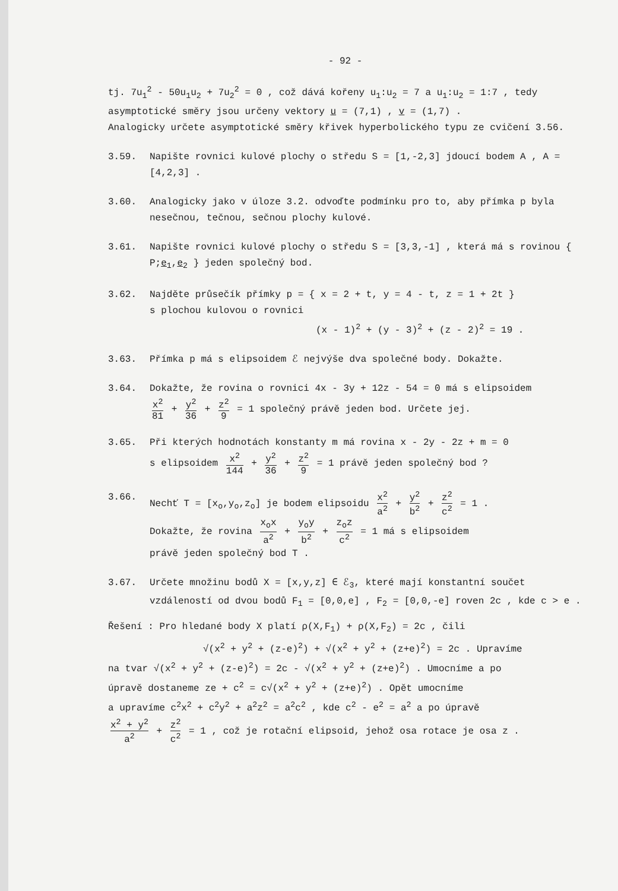- 92 -
tj. 7u<sub>1</sub><sup>2</sup> - 50u<sub>1</sub>u<sub>2</sub> + 7u<sub>2</sub><sup>2</sup> = 0 , což dává kořeny u<sub>1</sub>:u<sub>2</sub> = 7 a u<sub>1</sub>:u<sub>2</sub> = 1:7 , tedy asymptotické směry jsou určeny vektory u = (7,1) , v = (1,7) .
Analogicky určete asymptotické směry křivek hyperbolického typu ze cvičení 3.56.
3.59. Napište rovnici kulové plochy o středu S = [1,-2,3] jdoucí bodem A , A = [4,2,3] .
3.60. Analogicky jako v úloze 3.2. odvoďte podmínku pro to, aby přímka p byla nesečnou, tečnou, sečnou plochy kulové.
3.61. Napište rovnici kulové plochy o středu S = [3,3,-1] , která má s rovinou { P;e<sub>1</sub>,e<sub>2</sub> } jeden společný bod.
3.62. Najděte průsečík přímky p = { x = 2 + t, y = 4 - t, z = 1 + 2t }
s plochou kulovou o rovnici
(x - 1)<sup>2</sup> + (y - 3)<sup>2</sup> + (z - 2)<sup>2</sup> = 19 .
3.63. Přímka p má s elipsoidem ℰ nejvýše dva společné body. Dokažte.
3.64. Dokažte, že rovina o rovnici 4x - 3y + 12z - 54 = 0 má s elipsoidem
x<sup>2</sup> 81 + y<sup>2</sup> 36 + z<sup>2</sup> 9 = 1 společný právě jeden bod. Určete jej.
3.65. Při kterých hodnotách konstanty m má rovina x - 2y - 2z + m = 0
s elipsoidem x<sup>2</sup> 144 + y<sup>2</sup> 36 + z<sup>2</sup> 9 = 1 právě jeden společný bod ?
3.66. Nechť T = [x<sub>o</sub>,y<sub>o</sub>,z<sub>o</sub>] je bodem elipsoidu x<sup>2</sup> a<sup>2</sup> + y<sup>2</sup> b<sup>2</sup> + z<sup>2</sup> c<sup>2</sup> = 1 .
Dokažte, že rovina x<sub>o</sub>x a<sup>2</sup> + y<sub>o</sub>y b<sup>2</sup> + z<sub>o</sub>z c<sup>2</sup> = 1 má s elipsoidem
právě jeden společný bod T .
3.67. Určete množinu bodů X = [x,y,z] ∈ ℰ<sub>3</sub>, které mají konstantní součet vzdáleností od dvou bodů F<sub>1</sub> = [0,0,e] , F<sub>2</sub> = [0,0,-e] roven 2c , kde c > e .
Řešení : Pro hledané body X platí ρ(X,F<sub>1</sub>) + ρ(X,F<sub>2</sub>) = 2c , čili
√(x<sup>2</sup> + y<sup>2</sup> + (z-e)<sup>2</sup>) + √(x<sup>2</sup> + y<sup>2</sup> + (z+e)<sup>2</sup>) = 2c . Upravíme
na tvar √(x<sup>2</sup> + y<sup>2</sup> + (z-e)<sup>2</sup>) = 2c - √(x<sup>2</sup> + y<sup>2</sup> + (z+e)<sup>2</sup>) . Umocníme a po
úpravě dostaneme ze + c<sup>2</sup> = c√(x<sup>2</sup> + y<sup>2</sup> + (z+e)<sup>2</sup>) . Opět umocníme
a upravíme c<sup>2</sup>x<sup>2</sup> + c<sup>2</sup>y<sup>2</sup> + a<sup>2</sup>z<sup>2</sup> = a<sup>2</sup>c<sup>2</sup> , kde c<sup>2</sup> - e<sup>2</sup> = a<sup>2</sup> a po úpravě
x<sup>2</sup> + y<sup>2</sup> a<sup>2</sup> + z<sup>2</sup> c<sup>2</sup> = 1 , což je rotační elipsoid, jehož osa rotace je osa z .